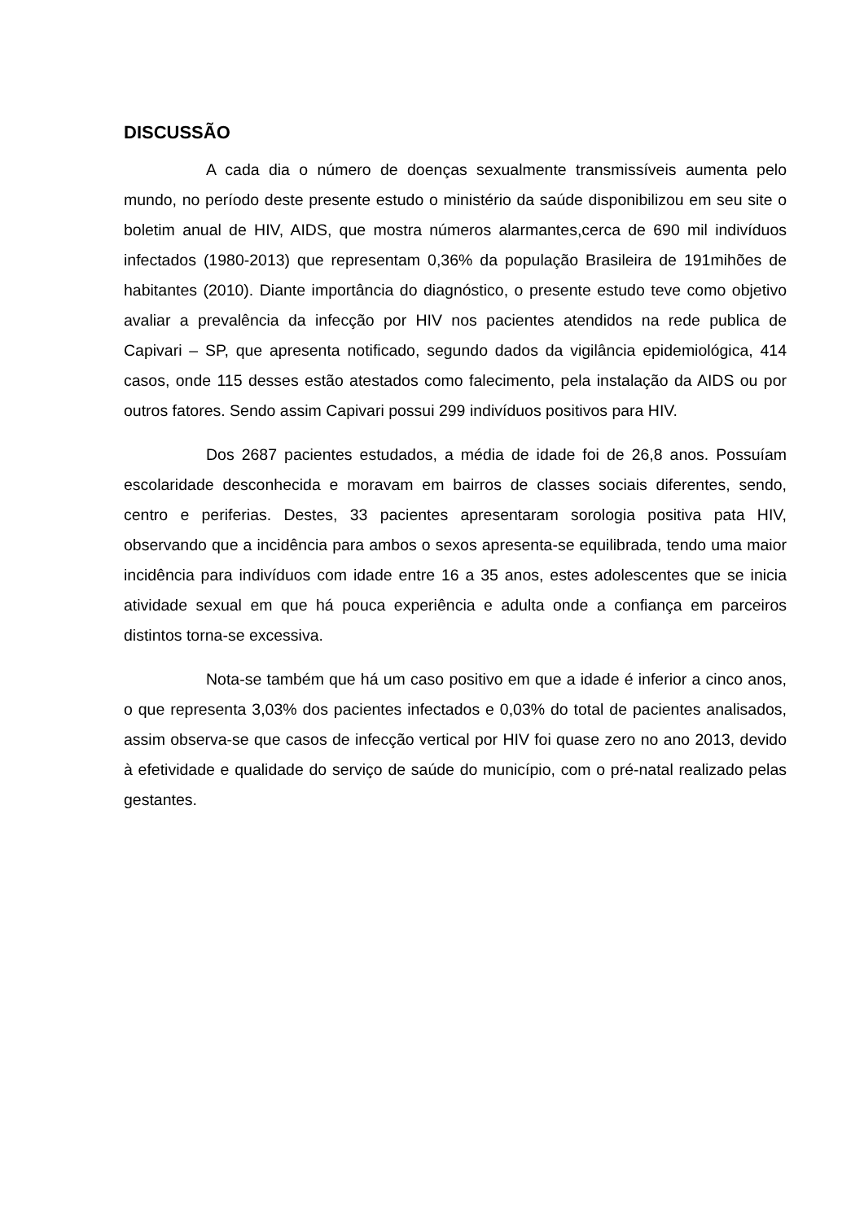DISCUSSÃO
A cada dia o número de doenças sexualmente transmissíveis aumenta pelo mundo, no período deste presente estudo o ministério da saúde disponibilizou em seu site o boletim anual de HIV, AIDS, que mostra números alarmantes,cerca de 690 mil indivíduos infectados (1980-2013) que representam 0,36% da população Brasileira de 191mihões de habitantes (2010). Diante importância do diagnóstico, o presente estudo teve como objetivo avaliar a prevalência da infecção por HIV nos pacientes atendidos na rede publica de Capivari – SP, que apresenta notificado, segundo dados da vigilância epidemiológica, 414 casos, onde 115 desses estão atestados como falecimento, pela instalação da AIDS ou por outros fatores. Sendo assim Capivari possui 299 indivíduos positivos para HIV.
Dos 2687 pacientes estudados, a média de idade foi de 26,8 anos. Possuíam escolaridade desconhecida e moravam em bairros de classes sociais diferentes, sendo, centro e periferias. Destes, 33 pacientes apresentaram sorologia positiva pata HIV, observando que a incidência para ambos o sexos apresenta-se equilibrada, tendo uma maior incidência para indivíduos com idade entre 16 a 35 anos, estes adolescentes que se inicia atividade sexual em que há pouca experiência e adulta onde a confiança em parceiros distintos torna-se excessiva.
Nota-se também que há um caso positivo em que a idade é inferior a cinco anos, o que representa 3,03% dos pacientes infectados e 0,03% do total de pacientes analisados, assim observa-se que casos de infecção vertical por HIV foi quase zero no ano 2013, devido à efetividade e qualidade do serviço de saúde do município, com o pré-natal realizado pelas gestantes.